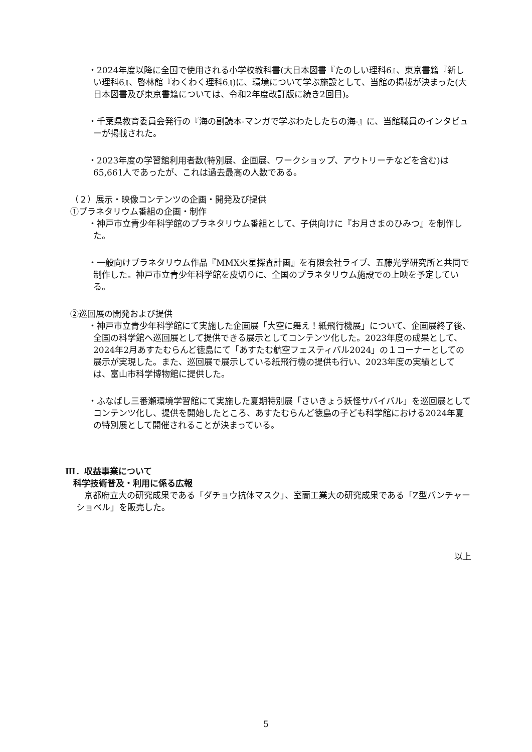・2024年度以降に全国で使用される小学校教科書(大日本図書『たのしい理科6』、東京書籍『新しい理科6』、啓林館『わくわく理科6』)に、環境について学ぶ施設として、当館の掲載が決まった(大日本図書及び東京書籍については、令和2年度改訂版に続き2回目)。
・千葉県教育委員会発行の『海の副読本-マンガで学ぶわたしたちの海-』に、当館職員のインタビューが掲載された。
・2023年度の学習館利用者数(特別展、企画展、ワークショップ、アウトリーチなどを含む)は65,661人であったが、これは過去最高の人数である。
（２）展示・映像コンテンツの企画・開発及び提供
①プラネタリウム番組の企画・制作
・神戸市立青少年科学館のプラネタリウム番組として、子供向けに『お月さまのひみつ』を制作した。
・一般向けプラネタリウム作品『MMX火星探査計画』を有限会社ライブ、五藤光学研究所と共同で制作した。神戸市立青少年科学館を皮切りに、全国のプラネタリウム施設での上映を予定している。
②巡回展の開発および提供
・神戸市立青少年科学館にて実施した企画展「大空に舞え！紙飛行機展」について、企画展終了後、全国の科学館へ巡回展として提供できる展示としてコンテンツ化した。2023年度の成果として、2024年2月あすたむらんど徳島にて「あすたむ航空フェスティバル2024」の１コーナーとしての展示が実現した。また、巡回展で展示している紙飛行機の提供も行い、2023年度の実績としては、富山市科学博物館に提供した。
・ふなばし三番瀬環境学習館にて実施した夏期特別展「さいきょう妖怪サバイバル」を巡回展としてコンテンツ化し、提供を開始したところ、あすたむらんど徳島の子ども科学館における2024年夏の特別展として開催されることが決まっている。
Ⅲ．収益事業について
科学技術普及・利用に係る広報
京都府立大の研究成果である「ダチョウ抗体マスク」、室蘭工業大の研究成果である「Z型パンチャーショベル」を販売した。
以上
5